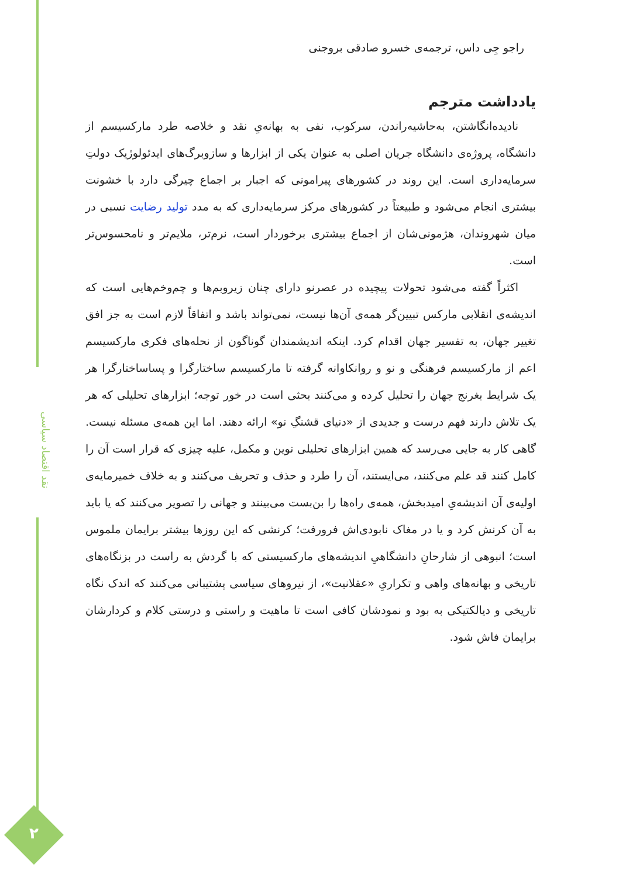نقد اقتصاد سیاسی
۲
راجو جِی داس، ترجمه‌ی خسرو صادقی بروجنی
یادداشت مترجم
نادیده‌انگاشتن، به‌حاشیه‌راندن، سرکوب، نفی به بهانه‌یِ نقد و خلاصه طرد مارکسیسم از دانشگاه، پروژه‌ی دانشگاه جریان اصلی به عنوان یکی از ابزارها و سازوبرگ‌های ایدئولوژیک دولتِ سرمایه‌داری است. این روند در کشورهای پیرامونی که اجبار بر اجماع چیرگی دارد با خشونت بیشتری انجام می‌شود و طبیعتاً در کشورهای مرکز سرمایه‌داری که به مدد تولید رضایت نسبی در میان شهروندان، هژمونی‌شان از اجماع بیشتری برخوردار است، نرم‌تر، ملایم‌تر و نامحسوس‌تر است.
اکثراً گفته می‌شود تحولات پیچیده در عصرنو دارای چنان زیروبم‌ها و چم‌وخم‌هایی است که اندیشه‌ی انقلابی مارکس تبیین‌گر همه‌ی آن‌ها نیست، نمی‌تواند باشد و اتفاقاً لازم است به جز افق تغییر جهان، به تفسیر جهان اقدام کرد. اینکه اندیشمندان گوناگون از نحله‌های فکری مارکسیسم اعم از مارکسیسم فرهنگی و نو و روانکاوانه گرفته تا مارکسیسم ساختارگرا و پساساختارگرا هر یک شرایط بغرنج جهان را تحلیل کرده و می‌کنند بحثی است در خور توجه؛ ابزارهای تحلیلی که هر یک تلاش دارند فهم درست و جدیدی از «دنیای قشنگِ نو» ارائه دهند. اما این همه‌ی مسئله نیست. گاهی کار به جایی می‌رسد که همین ابزارهای تحلیلی نوین و مکمل، علیه چیزی که قرار است آن را کامل کنند قد علم می‌کنند، می‌ایستند، آن را طرد و حذف و تحریف می‌کنند و به خلاف خمیرمایه‌ی اولیه‌ی آن اندیشه‌یِ امیدبخش، همه‌ی راه‌ها را بن‌بست می‌بینند و جهانی را تصویر می‌کنند که یا باید به آن کرنش کرد و یا در مغاک نابودی‌اش فرورفت؛ کرنشی که این روزها بیشتر برایمان ملموس است؛ انبوهی از شارحانِ دانشگاهیِ اندیشه‌های مارکسیستی که با گردش به راست در بزنگاه‌های تاریخی و بهانه‌های واهی و تکراریِ «عقلانیت»، از نیروهای سیاسی پشتیبانی می‌کنند که اندک نگاه تاریخی و دیالکتیکی به بود و نمودشان کافی است تا ماهیت و راستی و درستی کلام و کردارشان برایمان فاش شود.